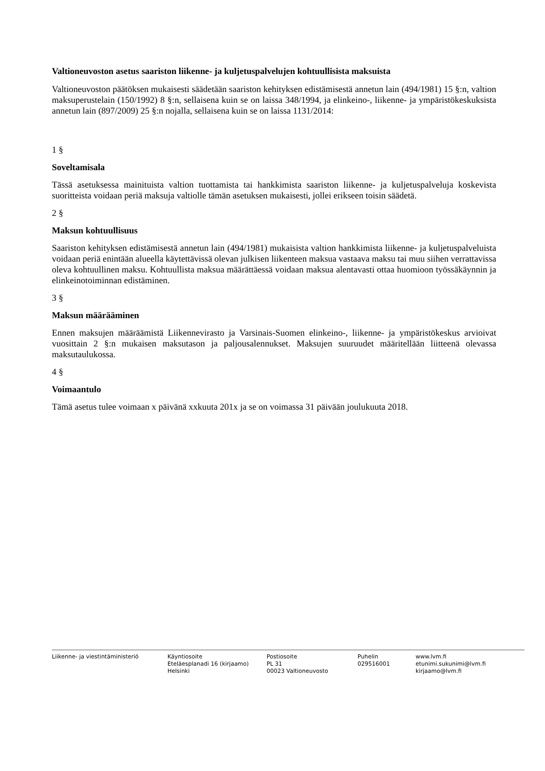Valtioneuvoston asetus saariston liikenne- ja kuljetuspalvelujen kohtuullisista maksuista
Valtioneuvoston päätöksen mukaisesti säädetään saariston kehityksen edistämisestä annetun lain (494/1981) 15 §:n, valtion maksuperustelain (150/1992) 8 §:n, sellaisena kuin se on laissa 348/1994, ja elinkeino-, liikenne- ja ympäristökeskuksista annetun lain (897/2009) 25 §:n nojalla, sellaisena kuin se on laissa 1131/2014:
1 §
Soveltamisala
Tässä asetuksessa mainituista valtion tuottamista tai hankkimista saariston liikenne- ja kuljetuspalveluja koskevista suoritteista voidaan periä maksuja valtiolle tämän asetuksen mukaisesti, jollei erikseen toisin säädetä.
2 §
Maksun kohtuullisuus
Saariston kehityksen edistämisestä annetun lain (494/1981) mukaisista valtion hankkimista liikenne- ja kuljetuspalveluista voidaan periä enintään alueella käytettävissä olevan julkisen liikenteen maksua vastaava maksu tai muu siihen verrattavissa oleva kohtuullinen maksu. Kohtuullista maksua määrättäessä voidaan maksua alentavasti ottaa huomioon työssäkäynnin ja elinkeinotoiminnan edistäminen.
3 §
Maksun määrääminen
Ennen maksujen määräämistä Liikennevirasto ja Varsinais-Suomen elinkeino-, liikenne- ja ympäristökeskus arvioivat vuosittain 2 §:n mukaisen maksutason ja paljousalennukset. Maksujen suuruudet määritellään liitteenä olevassa maksutaulukossa.
4 §
Voimaantulo
Tämä asetus tulee voimaan x päivänä xxkuuta 201x ja se on voimassa 31 päivään joulukuuta 2018.
Liikenne- ja viestintäministeriö Käyntiosoite
Eteläesplanadi 16 (kirjaamo)
Helsinki
Postiosoite
PL 31
00023 Valtioneuvosto
Puhelin
029516001
www.lvm.fi
etunimi.sukunimi@lvm.fi
kirjaamo@lvm.fi